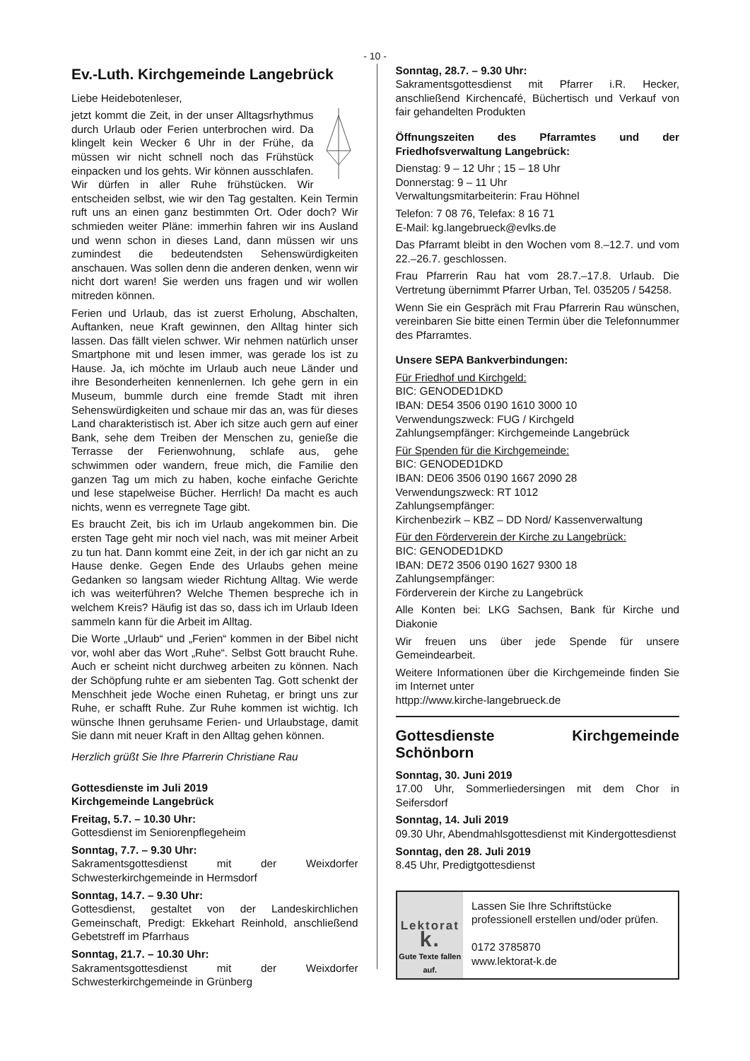- 10 -
Ev.-Luth. Kirchgemeinde Langebrück
Liebe Heidebotenleser,
jetzt kommt die Zeit, in der unser Alltagsrhythmus durch Urlaub oder Ferien unterbrochen wird. Da klingelt kein Wecker 6 Uhr in der Frühe, da müssen wir nicht schnell noch das Frühstück einpacken und los gehts. Wir können ausschlafen. Wir dürfen in aller Ruhe frühstücken. Wir entscheiden selbst, wie wir den Tag gestalten. Kein Termin ruft uns an einen ganz bestimmten Ort. Oder doch? Wir schmieden weiter Pläne: immerhin fahren wir ins Ausland und wenn schon in dieses Land, dann müssen wir uns zumindest die bedeutendsten Sehenswürdigkeiten anschauen. Was sollen denn die anderen denken, wenn wir nicht dort waren! Sie werden uns fragen und wir wollen mitreden können.
Ferien und Urlaub, das ist zuerst Erholung, Abschalten, Auftanken, neue Kraft gewinnen, den Alltag hinter sich lassen. Das fällt vielen schwer. Wir nehmen natürlich unser Smartphone mit und lesen immer, was gerade los ist zu Hause. Ja, ich möchte im Urlaub auch neue Länder und ihre Besonderheiten kennenlernen. Ich gehe gern in ein Museum, bummle durch eine fremde Stadt mit ihren Sehenswürdigkeiten und schaue mir das an, was für dieses Land charakteristisch ist. Aber ich sitze auch gern auf einer Bank, sehe dem Treiben der Menschen zu, genieße die Terrasse der Ferienwohnung, schlafe aus, gehe schwimmen oder wandern, freue mich, die Familie den ganzen Tag um mich zu haben, koche einfache Gerichte und lese stapelweise Bücher. Herrlich! Da macht es auch nichts, wenn es verregnete Tage gibt.
Es braucht Zeit, bis ich im Urlaub angekommen bin. Die ersten Tage geht mir noch viel nach, was mit meiner Arbeit zu tun hat. Dann kommt eine Zeit, in der ich gar nicht an zu Hause denke. Gegen Ende des Urlaubs gehen meine Gedanken so langsam wieder Richtung Alltag. Wie werde ich was weiterführen? Welche Themen bespreche ich in welchem Kreis? Häufig ist das so, dass ich im Urlaub Ideen sammeln kann für die Arbeit im Alltag.
Die Worte „Urlaub“ und „Ferien“ kommen in der Bibel nicht vor, wohl aber das Wort „Ruhe“. Selbst Gott braucht Ruhe. Auch er scheint nicht durchweg arbeiten zu können. Nach der Schöpfung ruhte er am siebenten Tag. Gott schenkt der Menschheit jede Woche einen Ruhetag, er bringt uns zur Ruhe, er schafft Ruhe. Zur Ruhe kommen ist wichtig. Ich wünsche Ihnen geruhsame Ferien- und Urlaubstage, damit Sie dann mit neuer Kraft in den Alltag gehen können.
Herzlich grüßt Sie Ihre Pfarrerin Christiane Rau
Gottesdienste im Juli 2019
Kirchgemeinde Langebrück
Freitag, 5.7. – 10.30 Uhr:
Gottesdienst im Seniorenpflegeheim
Sonntag, 7.7. – 9.30 Uhr:
Sakramentsgottesdienst mit der Weixdorfer Schwesterkirchgemeinde in Hermsdorf
Sonntag, 14.7. – 9.30 Uhr:
Gottesdienst, gestaltet von der Landeskirchlichen Gemeinschaft, Predigt: Ekkehart Reinhold, anschließend Gebetstreff im Pfarrhaus
Sonntag, 21.7. – 10.30 Uhr:
Sakramentsgottesdienst mit der Weixdorfer Schwesterkirchgemeinde in Grünberg
Sonntag, 28.7. – 9.30 Uhr:
Sakramentsgottesdienst mit Pfarrer i.R. Hecker, anschließend Kirchencafé, Büchertisch und Verkauf von fair gehandelten Produkten
Öffnungszeiten des Pfarramtes und der Friedhofsverwaltung Langebrück:
Dienstag: 9 – 12 Uhr ; 15 – 18 Uhr
Donnerstag: 9 – 11 Uhr
Verwaltungsmitarbeiterin: Frau Höhnel
Telefon: 7 08 76, Telefax: 8 16 71
E-Mail: kg.langebrueck@evlks.de
Das Pfarramt bleibt in den Wochen vom 8.–12.7. und vom 22.–26.7. geschlossen.
Frau Pfarrerin Rau hat vom 28.7.–17.8. Urlaub. Die Vertretung übernimmt Pfarrer Urban, Tel. 035205 / 54258.
Wenn Sie ein Gespräch mit Frau Pfarrerin Rau wünschen, vereinbaren Sie bitte einen Termin über die Telefonnummer des Pfarramtes.
Unsere SEPA Bankverbindungen:
Für Friedhof und Kirchgeld:
BIC: GENODED1DKD
IBAN: DE54 3506 0190 1610 3000 10
Verwendungszweck: FUG / Kirchgeld
Zahlungsempfänger: Kirchgemeinde Langebrück
Für Spenden für die Kirchgemeinde:
BIC: GENODED1DKD
IBAN: DE06 3506 0190 1667 2090 28
Verwendungszweck: RT 1012
Zahlungsempfänger:
Kirchenbezirk – KBZ – DD Nord/ Kassenverwaltung
Für den Förderverein der Kirche zu Langebrück:
BIC: GENODED1DKD
IBAN: DE72 3506 0190 1627 9300 18
Zahlungsempfänger:
Förderverein der Kirche zu Langebrück
Alle Konten bei: LKG Sachsen, Bank für Kirche und Diakonie
Wir freuen uns über jede Spende für unsere Gemeindearbeit.
Weitere Informationen über die Kirchgemeinde finden Sie im Internet unter
httpp://www.kirche-langebrueck.de
Gottesdienste Kirchgemeinde Schönborn
Sonntag, 30. Juni 2019
17.00 Uhr, Sommerliedersingen mit dem Chor in Seifersdorf
Sonntag, 14. Juli 2019
09.30 Uhr, Abendmahlsgottesdienst mit Kindergottesdienst
Sonntag, den 28. Juli 2019
8.45 Uhr, Predigtgottesdienst
Lektorat k.
Gute Texte fallen auf.
Lassen Sie Ihre Schriftstücke professionell erstellen und/oder prüfen.
0172 3785870
www.lektorat-k.de